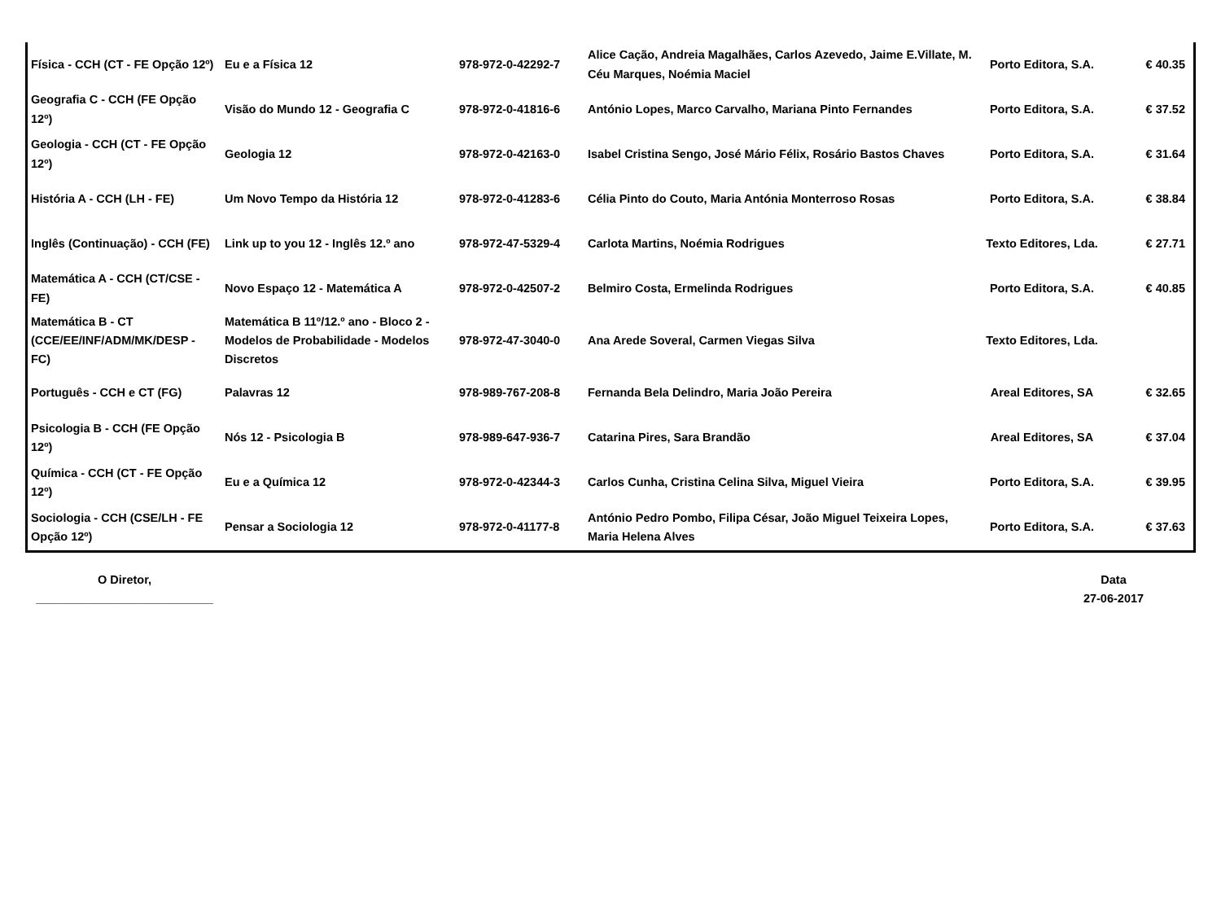| Física - CCH (CT - FE Opção 12º) | Eu e a Física 12 | 978-972-0-42292-7 | Alice Cação, Andreia Magalhães, Carlos Azevedo, Jaime E.Villate, M. Céu Marques, Noémia Maciel | Porto Editora, S.A. | € 40.35 |
| Geografia C - CCH (FE Opção 12º) | Visão do Mundo 12 - Geografia C | 978-972-0-41816-6 | António Lopes, Marco Carvalho, Mariana Pinto Fernandes | Porto Editora, S.A. | € 37.52 |
| Geologia - CCH (CT - FE Opção 12º) | Geologia 12 | 978-972-0-42163-0 | Isabel Cristina Sengo, José Mário Félix, Rosário Bastos Chaves | Porto Editora, S.A. | € 31.64 |
| História A - CCH (LH - FE) | Um Novo Tempo da História 12 | 978-972-0-41283-6 | Célia Pinto do Couto, Maria Antónia Monterroso Rosas | Porto Editora, S.A. | € 38.84 |
| Inglês (Continuação) - CCH (FE) | Link up to you 12 - Inglês 12.º ano | 978-972-47-5329-4 | Carlota Martins, Noémia Rodrigues | Texto Editores, Lda. | € 27.71 |
| Matemática A - CCH (CT/CSE - FE) | Novo Espaço 12 - Matemática A | 978-972-0-42507-2 | Belmiro Costa, Ermelinda Rodrigues | Porto Editora, S.A. | € 40.85 |
| Matemática B - CT (CCE/EE/INF/ADM/MK/DESP - FC) | Matemática B 11º/12.º ano - Bloco 2 - Modelos de Probabilidade - Modelos Discretos | 978-972-47-3040-0 | Ana Arede Soveral, Carmen Viegas Silva | Texto Editores, Lda. | |
| Português - CCH e CT (FG) | Palavras 12 | 978-989-767-208-8 | Fernanda Bela Delindro, Maria João Pereira | Areal Editores, SA | € 32.65 |
| Psicologia B - CCH (FE Opção 12º) | Nós 12 - Psicologia B | 978-989-647-936-7 | Catarina Pires, Sara Brandão | Areal Editores, SA | € 37.04 |
| Química - CCH (CT - FE Opção 12º) | Eu e a Química 12 | 978-972-0-42344-3 | Carlos Cunha, Cristina Celina Silva, Miguel Vieira | Porto Editora, S.A. | € 39.95 |
| Sociologia - CCH (CSE/LH - FE Opção 12º) | Pensar a Sociologia 12 | 978-972-0-41177-8 | António Pedro Pombo, Filipa César, João Miguel Teixeira Lopes, Maria Helena Alves | Porto Editora, S.A. | € 37.63 |
O Diretor,
___________________________
Data
27-06-2017